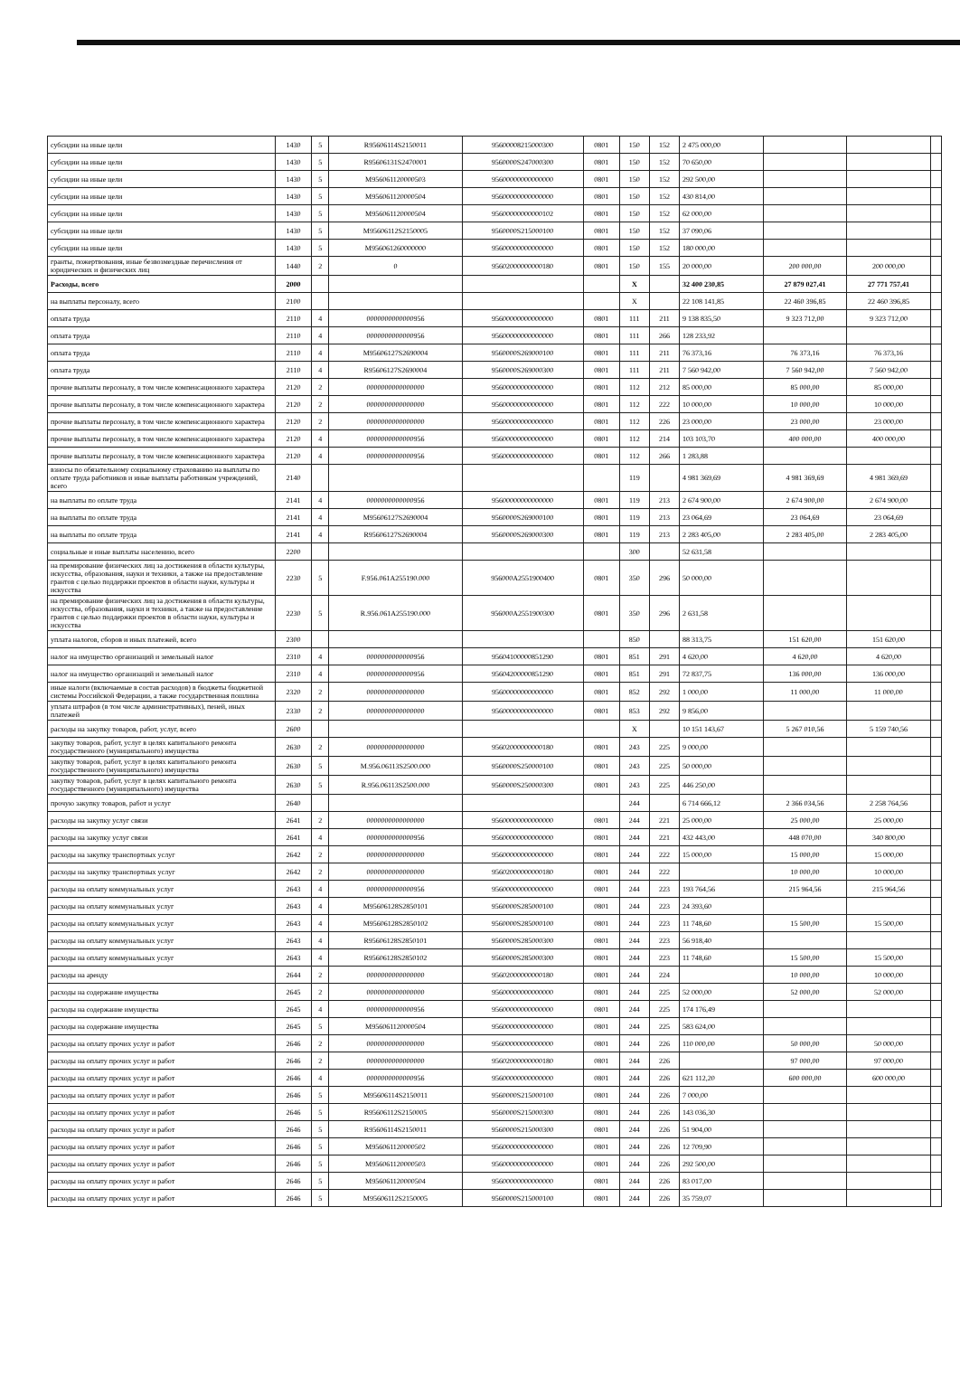| субсидии на иные цели | 1430 | 5 | R95606114S2150011 | 95600008215000300 | 0801 | 150 | 152 | 2 475 000,00 | | | |
| субсидии на иные цели | 1430 | 5 | R95606131S2470001 | 9560000S247000300 | 0801 | 150 | 152 | 70 650,00 | | | |
| субсидии на иные цели | 1430 | 5 | M956061120000503 | 95600000000000000 | 0801 | 150 | 152 | 292 500,00 | | | |
| субсидии на иные цели | 1430 | 5 | M956061120000504 | 95600000000000000 | 0801 | 150 | 152 | 430 814,00 | | | |
| субсидии на иные цели | 1430 | 5 | M956061120000504 | 95600000000000102 | 0801 | 150 | 152 | 62 000,00 | | | |
| субсидии на иные цели | 1430 | 5 | M95606112S2150005 | 9560000S215000100 | 0801 | 150 | 152 | 37 090,06 | | | |
| субсидии на иные цели | 1430 | 5 | M956061260000000 | 95600000000000000 | 0801 | 150 | 152 | 180 000,00 | | | |
| гранты, пожертвования, иные безвозмездные перечисления от юридических и физических лиц | 1440 | 2 | 0 | 95602000000000180 | 0801 | 150 | 155 | 20 000,00 | 200 000,00 | 200 000,00 | |
| Расходы, всего | 2000 | | | | | X | | 32 400 230,85 | 27 879 027,41 | 27 771 757,41 | |
| на выплаты персоналу, всего | 2100 | | | | | X | | 22 108 141,85 | 22 460 396,85 | 22 460 396,85 | |
| оплата труда | 2110 | 4 | 0000000000000956 | 95600000000000000 | 0801 | 111 | 211 | 9 138 835,50 | 9 323 712,00 | 9 323 712,00 | |
| оплата труда | 2110 | 4 | 0000000000000956 | 95600000000000000 | 0801 | 111 | 266 | 128 233,92 | | | |
| оплата труда | 2110 | 4 | M95606127S2690004 | 9560000S269000100 | 0801 | 111 | 211 | 76 373,16 | 76 373,16 | 76 373,16 | |
| оплата труда | 2110 | 4 | R95606127S2690004 | 9560000S269000300 | 0801 | 111 | 211 | 7 560 942,00 | 7 560 942,00 | 7 560 942,00 | |
| прочие выплаты персоналу, в том числе компенсационного характера | 2120 | 2 | 0000000000000000 | 95600000000000000 | 0801 | 112 | 212 | 85 000,00 | 85 000,00 | 85 000,00 | |
| прочие выплаты персоналу, в том числе компенсационного характера | 2120 | 2 | 0000000000000000 | 95600000000000000 | 0801 | 112 | 222 | 10 000,00 | 10 000,00 | 10 000,00 | |
| прочие выплаты персоналу, в том числе компенсационного характера | 2120 | 2 | 0000000000000000 | 95600000000000000 | 0801 | 112 | 226 | 23 000,00 | 23 000,00 | 23 000,00 | |
| прочие выплаты персоналу, в том числе компенсационного характера | 2120 | 4 | 0000000000000956 | 95600000000000000 | 0801 | 112 | 214 | 103 103,70 | 400 000,00 | 400 000,00 | |
| прочие выплаты персоналу, в том числе компенсационного характера | 2120 | 4 | 0000000000000956 | 95600000000000000 | 0801 | 112 | 266 | 1 283,88 | | | |
| взносы по обязательному социальному страхованию на выплаты по оплате труда работников и иные выплаты работникам учреждений, всего | 2140 | | | | | 119 | | 4 981 369,69 | 4 981 369,69 | 4 981 369,69 | |
| на выплаты по оплате труда | 2141 | 4 | 0000000000000956 | 95600000000000000 | 0801 | 119 | 213 | 2 674 900,00 | 2 674 900,00 | 2 674 900,00 | |
| на выплаты по оплате труда | 2141 | 4 | M95606127S2690004 | 9560000S269000100 | 0801 | 119 | 213 | 23 064,69 | 23 064,69 | 23 064,69 | |
| на выплаты по оплате труда | 2141 | 4 | R95606127S2690004 | 9560000S269000300 | 0801 | 119 | 213 | 2 283 405,00 | 2 283 405,00 | 2 283 405,00 | |
| социальные и иные выплаты населению, всего | 2200 | | | | | 300 | | 52 631,58 | | | |
| на премирование физических лиц за достижения в области культуры, искусства, образования, науки и техники, а также на предоставление грантов с целью поддержки проектов в области науки, культуры и искусства | 2230 | 5 | F.956.061A255190.000 | 956000A2551900400 | 0801 | 350 | 296 | 50 000,00 | | | |
| на премирование физических лиц за достижения в области культуры, искусства, образования, науки и техники, а также на предоставление грантов с целью поддержки проектов в области науки, культуры и искусства | 2230 | 5 | R.956.061A255190.000 | 956000A2551900300 | 0801 | 350 | 296 | 2 631,58 | | | |
| уплата налогов, сборов и иных платежей, всего | 2300 | | | | | 850 | | 88 313,75 | 151 620,00 | 151 620,00 | |
| налог на имущество организаций и земельный налог | 2310 | 4 | 0000000000000956 | 95604100000851290 | 0801 | 851 | 291 | 4 620,00 | 4 620,00 | 4 620,00 | |
| налог на имущество организаций и земельный налог | 2310 | 4 | 0000000000000956 | 95604200000851290 | 0801 | 851 | 291 | 72 837,75 | 136 000,00 | 136 000,00 | |
| иные налоги (включаемые в состав расходов) в бюджеты бюджетной системы Российской Федерации, а также государственная пошлина | 2320 | 2 | 0000000000000000 | 95600000000000000 | 0801 | 852 | 292 | 1 000,00 | 11 000,00 | 11 000,00 | |
| уплата штрафов (в том числе административных), пеней, иных платежей | 2330 | 2 | 0000000000000000 | 95600000000000000 | 0801 | 853 | 292 | 9 856,00 | | | |
| расходы на закупку товаров, работ, услуг, всего | 2600 | | | | | X | | 10 151 143,67 | 5 267 010,56 | 5 159 740,56 | |
| закупку товаров, работ, услуг в целях капитального ремонта государственного (муниципального) имущества | 2630 | 2 | 0000000000000000 | 95602000000000180 | 0801 | 243 | 225 | 9 000,00 | | | |
| закупку товаров, работ, услуг в целях капитального ремонта государственного (муниципального) имущества | 2630 | 5 | M.956.06113S2500.000 | 9560000S250000100 | 0801 | 243 | 225 | 50 000,00 | | | |
| закупку товаров, работ, услуг в целях капитального ремонта государственного (муниципального) имущества | 2630 | 5 | R.956.06113S2500.000 | 9560000S250000300 | 0801 | 243 | 225 | 446 250,00 | | | |
| прочую закупку товаров, работ и услуг | 2640 | | | | | 244 | | 6 714 666,12 | 2 366 034,56 | 2 258 764,56 | |
| расходы на закупку услуг связи | 2641 | 2 | 0000000000000000 | 95600000000000000 | 0801 | 244 | 221 | 25 000,00 | 25 000,00 | 25 000,00 | |
| расходы на закупку услуг связи | 2641 | 4 | 0000000000000956 | 95600000000000000 | 0801 | 244 | 221 | 432 443,00 | 448 070,00 | 340 800,00 | |
| расходы на закупку транспортных услуг | 2642 | 2 | 0000000000000000 | 95600000000000000 | 0801 | 244 | 222 | 15 000,00 | 15 000,00 | 15 000,00 | |
| расходы на закупку транспортных услуг | 2642 | 2 | 0000000000000000 | 95602000000000180 | 0801 | 244 | 222 | | 10 000,00 | 10 000,00 | |
| расходы на оплату коммунальных услуг | 2643 | 4 | 0000000000000956 | 95600000000000000 | 0801 | 244 | 223 | 193 764,56 | 215 964,56 | 215 964,56 | |
| расходы на оплату коммунальных услуг | 2643 | 4 | M95606128S2850101 | 9560000S285000100 | 0801 | 244 | 223 | 24 393,60 | | | |
| расходы на оплату коммунальных услуг | 2643 | 4 | M95606128S2850102 | 9560000S285000100 | 0801 | 244 | 223 | 11 748,60 | 15 500,00 | 15 500,00 | |
| расходы на оплату коммунальных услуг | 2643 | 4 | R95606128S2850101 | 9560000S285000300 | 0801 | 244 | 223 | 56 918,40 | | | |
| расходы на оплату коммунальных услуг | 2643 | 4 | R95606128S2850102 | 9560000S285000300 | 0801 | 244 | 223 | 11 748,60 | 15 500,00 | 15 500,00 | |
| расходы на аренду | 2644 | 2 | 0000000000000000 | 95602000000000180 | 0801 | 244 | 224 | | 10 000,00 | 10 000,00 | |
| расходы на содержание имущества | 2645 | 2 | 0000000000000000 | 95600000000000000 | 0801 | 244 | 225 | 52 000,00 | 52 000,00 | 52 000,00 | |
| расходы на содержание имущества | 2645 | 4 | 0000000000000956 | 95600000000000000 | 0801 | 244 | 225 | 174 176,49 | | | |
| расходы на содержание имущества | 2645 | 5 | M956061120000504 | 95600000000000000 | 0801 | 244 | 225 | 583 624,00 | | | |
| расходы на оплату прочих услуг и работ | 2646 | 2 | 0000000000000000 | 95600000000000000 | 0801 | 244 | 226 | 110 000,00 | 50 000,00 | 50 000,00 | |
| расходы на оплату прочих услуг и работ | 2646 | 2 | 0000000000000000 | 95602000000000180 | 0801 | 244 | 226 | | 97 000,00 | 97 000,00 | |
| расходы на оплату прочих услуг и работ | 2646 | 4 | 0000000000000956 | 95600000000000000 | 0801 | 244 | 226 | 621 112,20 | 600 000,00 | 600 000,00 | |
| расходы на оплату прочих услуг и работ | 2646 | 5 | M95606114S2150011 | 9560000S215000100 | 0801 | 244 | 226 | 7 000,00 | | | |
| расходы на оплату прочих услуг и работ | 2646 | 5 | R95606112S2150005 | 9560000S215000300 | 0801 | 244 | 226 | 143 036,30 | | | |
| расходы на оплату прочих услуг и работ | 2646 | 5 | R95606114S2150011 | 9560000S215000300 | 0801 | 244 | 226 | 51 904,00 | | | |
| расходы на оплату прочих услуг и работ | 2646 | 5 | M956061120000502 | 95600000000000000 | 0801 | 244 | 226 | 12 709,90 | | | |
| расходы на оплату прочих услуг и работ | 2646 | 5 | M956061120000503 | 95600000000000000 | 0801 | 244 | 226 | 292 500,00 | | | |
| расходы на оплату прочих услуг и работ | 2646 | 5 | M956061120000504 | 95600000000000000 | 0801 | 244 | 226 | 83 017,00 | | | |
| расходы на оплату прочих услуг и работ | 2646 | 5 | M95606112S2150005 | 9560000S215000100 | 0801 | 244 | 226 | 35 759,07 | | | |